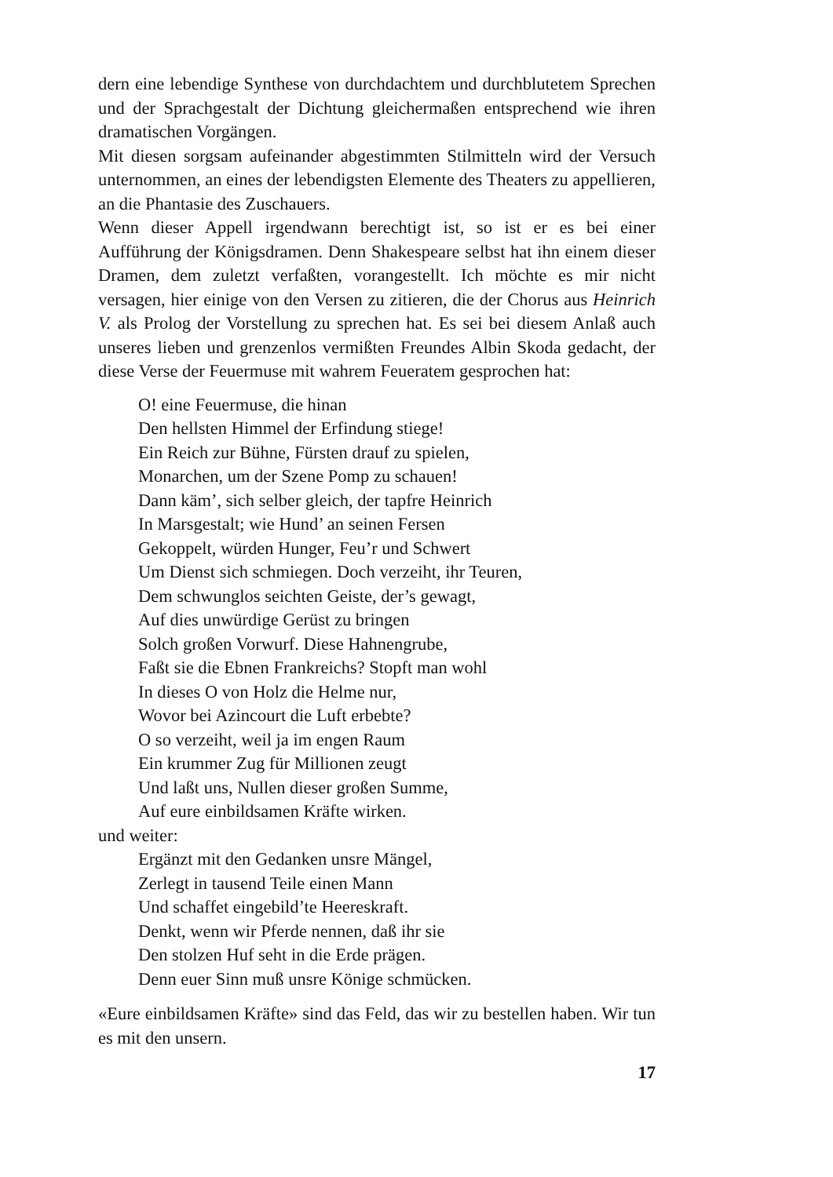dern eine lebendige Synthese von durchdachtem und durchblutetem Sprechen und der Sprachgestalt der Dichtung gleichermaßen entsprechend wie ihren dramatischen Vorgängen.
Mit diesen sorgsam aufeinander abgestimmten Stilmitteln wird der Versuch unternommen, an eines der lebendigsten Elemente des Theaters zu appellieren, an die Phantasie des Zuschauers.
Wenn dieser Appell irgendwann berechtigt ist, so ist er es bei einer Aufführung der Königsdramen. Denn Shakespeare selbst hat ihn einem dieser Dramen, dem zuletzt verfaßten, vorangestellt. Ich möchte es mir nicht versagen, hier einige von den Versen zu zitieren, die der Chorus aus Heinrich V. als Prolog der Vorstellung zu sprechen hat. Es sei bei diesem Anlaß auch unseres lieben und grenzenlos vermißten Freundes Albin Skoda gedacht, der diese Verse der Feuermuse mit wahrem Feueratem gesprochen hat:
O! eine Feuermuse, die hinan
Den hellsten Himmel der Erfindung stiege!
Ein Reich zur Bühne, Fürsten drauf zu spielen,
Monarchen, um der Szene Pomp zu schauen!
Dann käm’, sich selber gleich, der tapfre Heinrich
In Marsgestalt; wie Hund’ an seinen Fersen
Gekoppelt, würden Hunger, Feu’r und Schwert
Um Dienst sich schmiegen. Doch verzeiht, ihr Teuren,
Dem schwunglos seichten Geiste, der’s gewagt,
Auf dies unwürdige Gerüst zu bringen
Solch großen Vorwurf. Diese Hahnengrube,
Faßt sie die Ebnen Frankreichs? Stopft man wohl
In dieses O von Holz die Helme nur,
Wovor bei Azincourt die Luft erbebte?
O so verzeiht, weil ja im engen Raum
Ein krummer Zug für Millionen zeugt
Und laßt uns, Nullen dieser großen Summe,
Auf eure einbildsamen Kräfte wirken.
und weiter:
Ergänzt mit den Gedanken unsre Mängel,
Zerlegt in tausend Teile einen Mann
Und schaffet eingebild’te Heereskraft.
Denkt, wenn wir Pferde nennen, daß ihr sie
Den stolzen Huf seht in die Erde prägen.
Denn euer Sinn muß unsre Könige schmücken.
«Eure einbildsamen Kräfte» sind das Feld, das wir zu bestellen haben. Wir tun es mit den unsern.
17